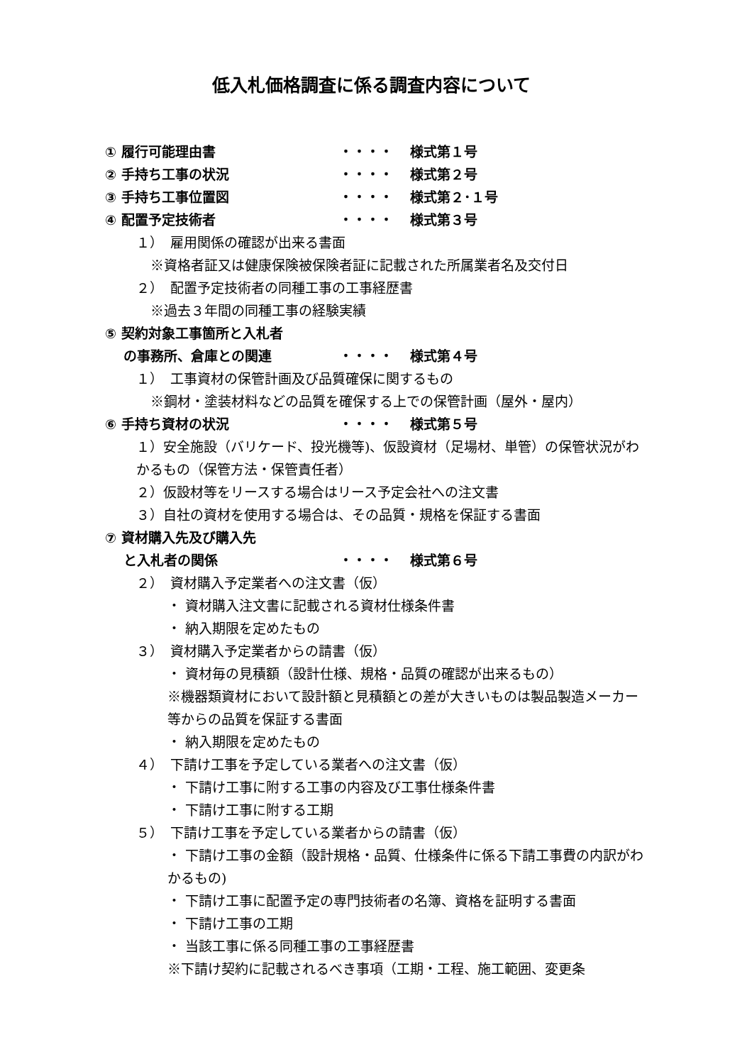低入札価格調査に係る調査内容について
① 履行可能理由書 ・・・・ 様式第１号
② 手持ち工事の状況 ・・・・ 様式第２号
③ 手持ち工事位置図 ・・・・ 様式第２･１号
④ 配置予定技術者 ・・・・ 様式第３号
１）　雇用関係の確認が出来る書面
※資格者証又は健康保険被保険者証に記載された所属業者名及交付日
２）　配置予定技術者の同種工事の工事経歴書
※過去３年間の同種工事の経験実績
⑤ 契約対象工事箇所と入札者
　 の事務所、倉庫との関連 ・・・・ 様式第４号
１）　工事資材の保管計画及び品質確保に関するもの
※鋼材・塗装材料などの品質を確保する上での保管計画（屋外・屋内）
⑥ 手持ち資材の状況 ・・・・ 様式第５号
１）安全施設（バリケード、投光機等)、仮設資材（足場材、単管）の保管状況がわかるもの（保管方法・保管責任者）
２）仮設材等をリースする場合はリース予定会社への注文書
３）自社の資材を使用する場合は、その品質・規格を保証する書面
⑦ 資材購入先及び購入先
　 と入札者の関係 ・・・・ 様式第６号
２）　資材購入予定業者への注文書（仮）
・ 資材購入注文書に記載される資材仕様条件書
・ 納入期限を定めたもの
３）　資材購入予定業者からの請書（仮）
・ 資材毎の見積額（設計仕様、規格・品質の確認が出来るもの）
※機器類資材において設計額と見積額との差が大きいものは製品製造メーカー等からの品質を保証する書面
・ 納入期限を定めたもの
４）　下請け工事を予定している業者への注文書（仮）
・ 下請け工事に附する工事の内容及び工事仕様条件書
・ 下請け工事に附する工期
５）　下請け工事を予定している業者からの請書（仮）
・ 下請け工事の金額（設計規格・品質、仕様条件に係る下請工事費の内訳がわかるもの)
・ 下請け工事に配置予定の専門技術者の名簿、資格を証明する書面
・ 下請け工事の工期
・ 当該工事に係る同種工事の工事経歴書
※下請け契約に記載されるべき事項（工期・工程、施工範囲、変更条